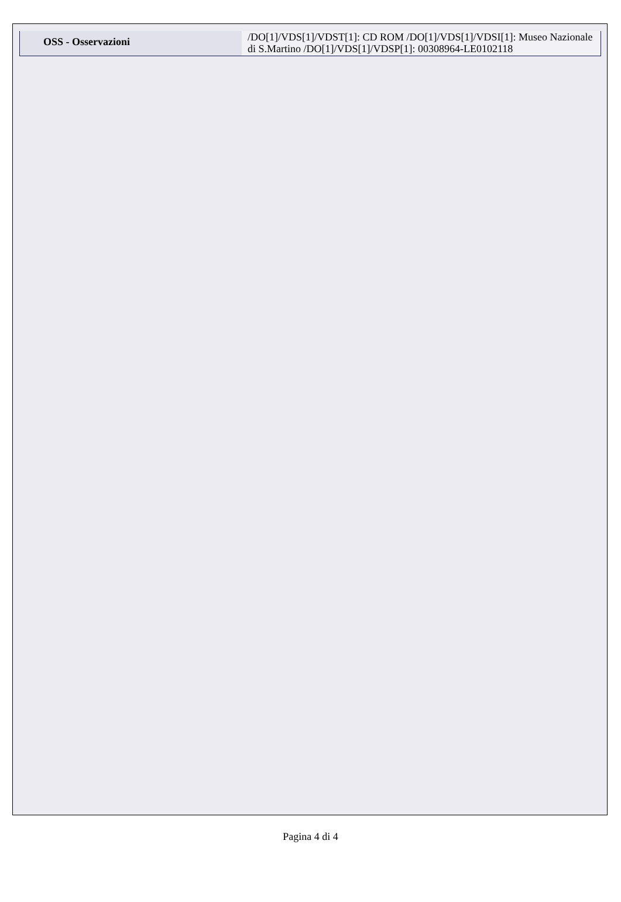| OSS - Osservazioni | /DO[1]/VDS[1]/VDST[1]: CD ROM /DO[1]/VDS[1]/VDSI[1]: Museo Nazionale di S.Martino /DO[1]/VDS[1]/VDSP[1]: 00308964-LE0102118 |
Pagina 4 di 4